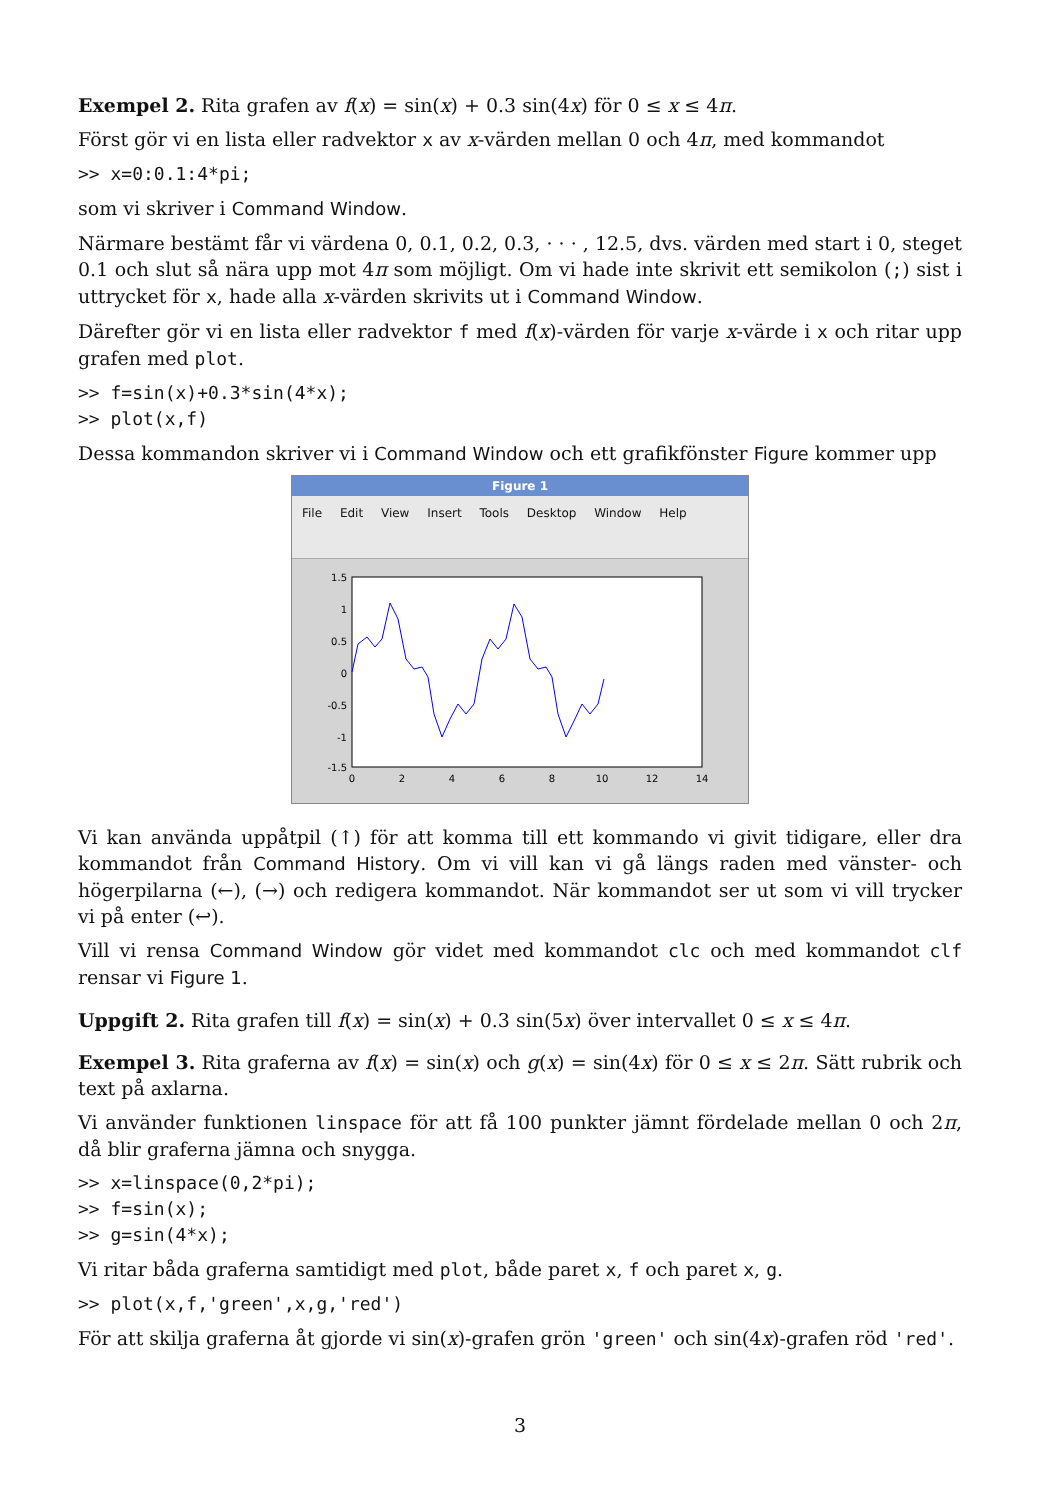Exempel 2. Rita grafen av f(x) = sin(x) + 0.3 sin(4x) för 0 ≤ x ≤ 4π.
Först gör vi en lista eller radvektor x av x-värden mellan 0 och 4π, med kommandot
>> x=0:0.1:4*pi;
som vi skriver i Command Window.
Närmare bestämt får vi värdena 0, 0.1, 0.2, 0.3, · · · , 12.5, dvs. värden med start i 0, steget 0.1 och slut så nära upp mot 4π som möjligt. Om vi hade inte skrivit ett semikolon (;) sist i uttrycket för x, hade alla x-värden skrivits ut i Command Window.
Därefter gör vi en lista eller radvektor f med f(x)-värden för varje x-värde i x och ritar upp grafen med plot.
>> f=sin(x)+0.3*sin(4*x);
>> plot(x,f)
Dessa kommandon skriver vi i Command Window och ett grafikfönster Figure kommer upp
Figure 1
File Edit View Insert Tools Desktop Window Help
1.5
1
0.5
0
-0.5
-1
-1.5
0
2
4
6
8
10
12
14
Vi kan använda uppåtpil (↑) för att komma till ett kommando vi givit tidigare, eller dra kommandot från Command History. Om vi vill kan vi gå längs raden med vänster- och högerpilarna (←), (→) och redigera kommandot. När kommandot ser ut som vi vill trycker vi på enter (↩).
Vill vi rensa Command Window gör videt med kommandot clc och med kommandot clf rensar vi Figure 1.
Uppgift 2. Rita grafen till f(x) = sin(x) + 0.3 sin(5x) över intervallet 0 ≤ x ≤ 4π.
Exempel 3. Rita graferna av f(x) = sin(x) och g(x) = sin(4x) för 0 ≤ x ≤ 2π. Sätt rubrik och text på axlarna.
Vi använder funktionen linspace för att få 100 punkter jämnt fördelade mellan 0 och 2π, då blir graferna jämna och snygga.
>> x=linspace(0,2*pi);
>> f=sin(x);
>> g=sin(4*x);
Vi ritar båda graferna samtidigt med plot, både paret x, f och paret x, g.
>> plot(x,f,'green',x,g,'red')
För att skilja graferna åt gjorde vi sin(x)-grafen grön 'green' och sin(4x)-grafen röd 'red'.
3